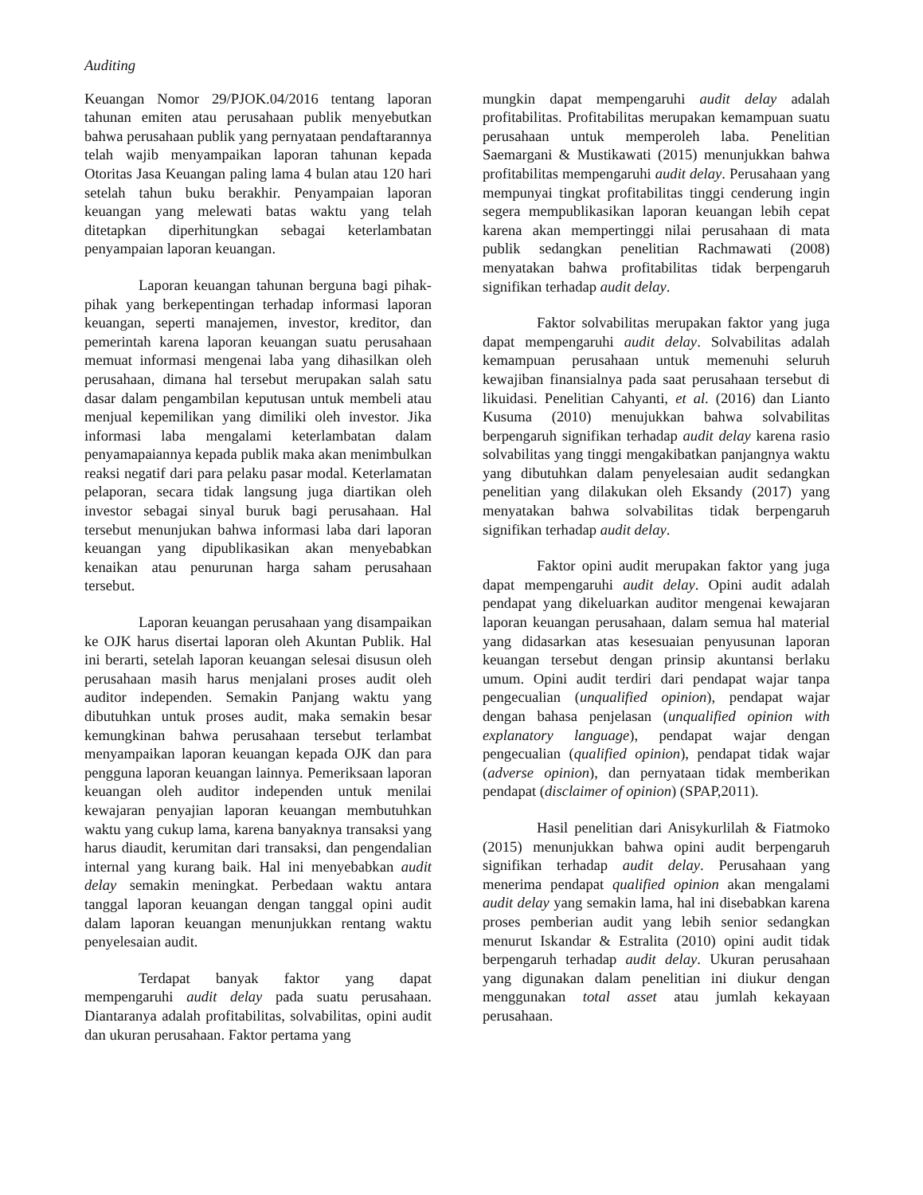Auditing
Keuangan Nomor 29/PJOK.04/2016 tentang laporan tahunan emiten atau perusahaan publik menyebutkan bahwa perusahaan publik yang pernyataan pendaftarannya telah wajib menyampaikan laporan tahunan kepada Otoritas Jasa Keuangan paling lama 4 bulan atau 120 hari setelah tahun buku berakhir. Penyampaian laporan keuangan yang melewati batas waktu yang telah ditetapkan diperhitungkan sebagai keterlambatan penyampaian laporan keuangan.
Laporan keuangan tahunan berguna bagi pihak-pihak yang berkepentingan terhadap informasi laporan keuangan, seperti manajemen, investor, kreditor, dan pemerintah karena laporan keuangan suatu perusahaan memuat informasi mengenai laba yang dihasilkan oleh perusahaan, dimana hal tersebut merupakan salah satu dasar dalam pengambilan keputusan untuk membeli atau menjual kepemilikan yang dimiliki oleh investor. Jika informasi laba mengalami keterlambatan dalam penyamapaiannya kepada publik maka akan menimbulkan reaksi negatif dari para pelaku pasar modal. Keterlamatan pelaporan, secara tidak langsung juga diartikan oleh investor sebagai sinyal buruk bagi perusahaan. Hal tersebut menunjukan bahwa informasi laba dari laporan keuangan yang dipublikasikan akan menyebabkan kenaikan atau penurunan harga saham perusahaan tersebut.
Laporan keuangan perusahaan yang disampaikan ke OJK harus disertai laporan oleh Akuntan Publik. Hal ini berarti, setelah laporan keuangan selesai disusun oleh perusahaan masih harus menjalani proses audit oleh auditor independen. Semakin Panjang waktu yang dibutuhkan untuk proses audit, maka semakin besar kemungkinan bahwa perusahaan tersebut terlambat menyampaikan laporan keuangan kepada OJK dan para pengguna laporan keuangan lainnya. Pemeriksaan laporan keuangan oleh auditor independen untuk menilai kewajaran penyajian laporan keuangan membutuhkan waktu yang cukup lama, karena banyaknya transaksi yang harus diaudit, kerumitan dari transaksi, dan pengendalian internal yang kurang baik. Hal ini menyebabkan audit delay semakin meningkat. Perbedaan waktu antara tanggal laporan keuangan dengan tanggal opini audit dalam laporan keuangan menunjukkan rentang waktu penyelesaian audit.
Terdapat banyak faktor yang dapat mempengaruhi audit delay pada suatu perusahaan. Diantaranya adalah profitabilitas, solvabilitas, opini audit dan ukuran perusahaan. Faktor pertama yang
mungkin dapat mempengaruhi audit delay adalah profitabilitas. Profitabilitas merupakan kemampuan suatu perusahaan untuk memperoleh laba. Penelitian Saemargani & Mustikawati (2015) menunjukkan bahwa profitabilitas mempengaruhi audit delay. Perusahaan yang mempunyai tingkat profitabilitas tinggi cenderung ingin segera mempublikasikan laporan keuangan lebih cepat karena akan mempertinggi nilai perusahaan di mata publik sedangkan penelitian Rachmawati (2008) menyatakan bahwa profitabilitas tidak berpengaruh signifikan terhadap audit delay.
Faktor solvabilitas merupakan faktor yang juga dapat mempengaruhi audit delay. Solvabilitas adalah kemampuan perusahaan untuk memenuhi seluruh kewajiban finansialnya pada saat perusahaan tersebut di likuidasi. Penelitian Cahyanti, et al. (2016) dan Lianto Kusuma (2010) menujukkan bahwa solvabilitas berpengaruh signifikan terhadap audit delay karena rasio solvabilitas yang tinggi mengakibatkan panjangnya waktu yang dibutuhkan dalam penyelesaian audit sedangkan penelitian yang dilakukan oleh Eksandy (2017) yang menyatakan bahwa solvabilitas tidak berpengaruh signifikan terhadap audit delay.
Faktor opini audit merupakan faktor yang juga dapat mempengaruhi audit delay. Opini audit adalah pendapat yang dikeluarkan auditor mengenai kewajaran laporan keuangan perusahaan, dalam semua hal material yang didasarkan atas kesesuaian penyusunan laporan keuangan tersebut dengan prinsip akuntansi berlaku umum. Opini audit terdiri dari pendapat wajar tanpa pengecualian (unqualified opinion), pendapat wajar dengan bahasa penjelasan (unqualified opinion with explanatory language), pendapat wajar dengan pengecualian (qualified opinion), pendapat tidak wajar (adverse opinion), dan pernyataan tidak memberikan pendapat (disclaimer of opinion) (SPAP,2011).
Hasil penelitian dari Anisykurlilah & Fiatmoko (2015) menunjukkan bahwa opini audit berpengaruh signifikan terhadap audit delay. Perusahaan yang menerima pendapat qualified opinion akan mengalami audit delay yang semakin lama, hal ini disebabkan karena proses pemberian audit yang lebih senior sedangkan menurut Iskandar & Estralita (2010) opini audit tidak berpengaruh terhadap audit delay. Ukuran perusahaan yang digunakan dalam penelitian ini diukur dengan menggunakan total asset atau jumlah kekayaan perusahaan.